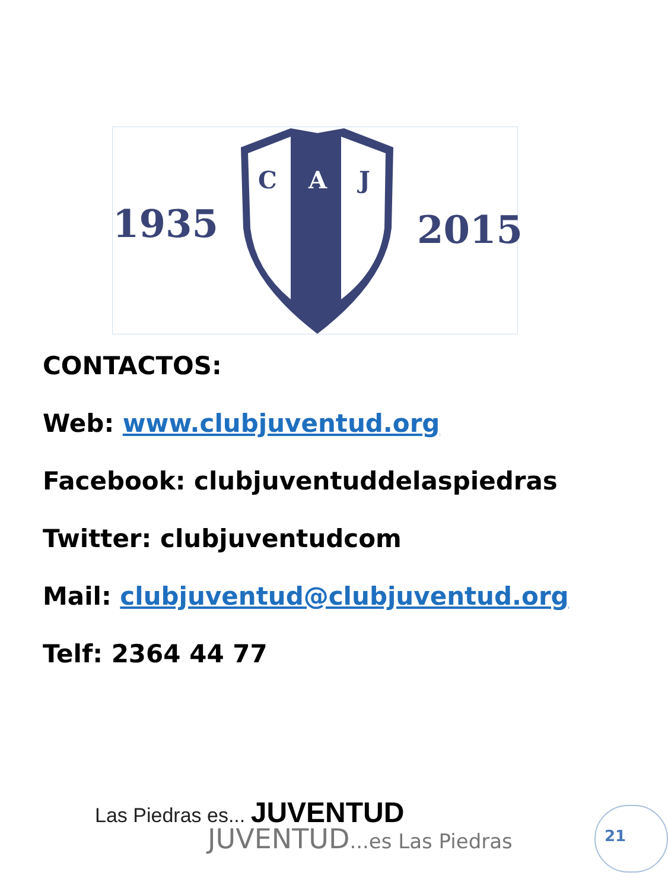1935 2015
C A J
CONTACTOS:
Web: www.clubjuventud.org
Facebook: clubjuventuddelaspiedras
Twitter: clubjuventudcom
Mail: clubjuventud@clubjuventud.org
Telf: 2364 44 77
Las Piedras es... JUVENTUD
JUVENTUD...es Las Piedras 21